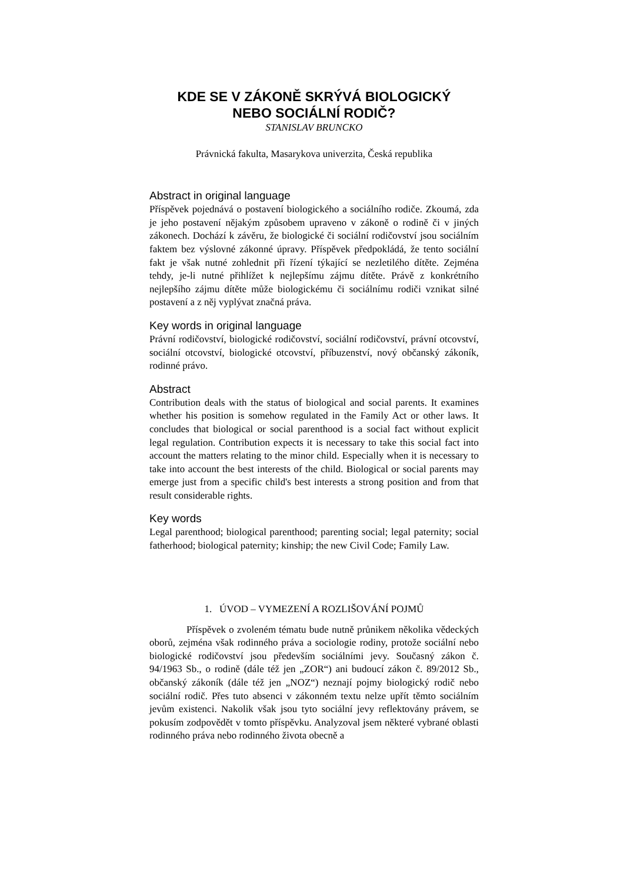KDE SE V ZÁKONĚ SKRÝVÁ BIOLOGICKÝ
NEBO SOCIÁLNÍ RODIČ?
STANISLAV BRUNCKO
Právnická fakulta, Masarykova univerzita, Česká republika
Abstract in original language
Příspěvek pojednává o postavení biologického a sociálního rodiče. Zkoumá, zda je jeho postavení nějakým způsobem upraveno v zákoně o rodině či v jiných zákonech. Dochází k závěru, že biologické či sociální rodičovství jsou sociálním faktem bez výslovné zákonné úpravy. Příspěvek předpokládá, že tento sociální fakt je však nutné zohlednit při řízení týkající se nezletilého dítěte. Zejména tehdy, je-li nutné přihlížet k nejlepšímu zájmu dítěte. Právě z konkrétního nejlepšího zájmu dítěte může biologickému či sociálnímu rodiči vznikat silné postavení a z něj vyplývat značná práva.
Key words in original language
Právní rodičovství, biologické rodičovství, sociální rodičovství, právní otcovství, sociální otcovství, biologické otcovství, příbuzenství, nový občanský zákoník, rodinné právo.
Abstract
Contribution deals with the status of biological and social parents. It examines whether his position is somehow regulated in the Family Act or other laws. It concludes that biological or social parenthood is a social fact without explicit legal regulation. Contribution expects it is necessary to take this social fact into account the matters relating to the minor child. Especially when it is necessary to take into account the best interests of the child. Biological or social parents may emerge just from a specific child's best interests a strong position and from that result considerable rights.
Key words
Legal parenthood; biological parenthood; parenting social; legal paternity; social fatherhood; biological paternity; kinship; the new Civil Code; Family Law.
1. ÚVOD – VYMEZENÍ A ROZLIŠOVÁNÍ POJMŮ
Příspěvek o zvoleném tématu bude nutně průnikem několika vědeckých oborů, zejména však rodinného práva a sociologie rodiny, protože sociální nebo biologické rodičovství jsou především sociálními jevy. Současný zákon č. 94/1963 Sb., o rodině (dále též jen „ZOR“) ani budoucí zákon č. 89/2012 Sb., občanský zákoník (dále též jen „NOZ“) neznají pojmy biologický rodič nebo sociální rodič. Přes tuto absenci v zákonném textu nelze upřít těmto sociálním jevům existenci. Nakolik však jsou tyto sociální jevy reflektovány právem, se pokusím zodpovědět v tomto příspěvku. Analyzoval jsem některé vybrané oblasti rodinného práva nebo rodinného života obecně a